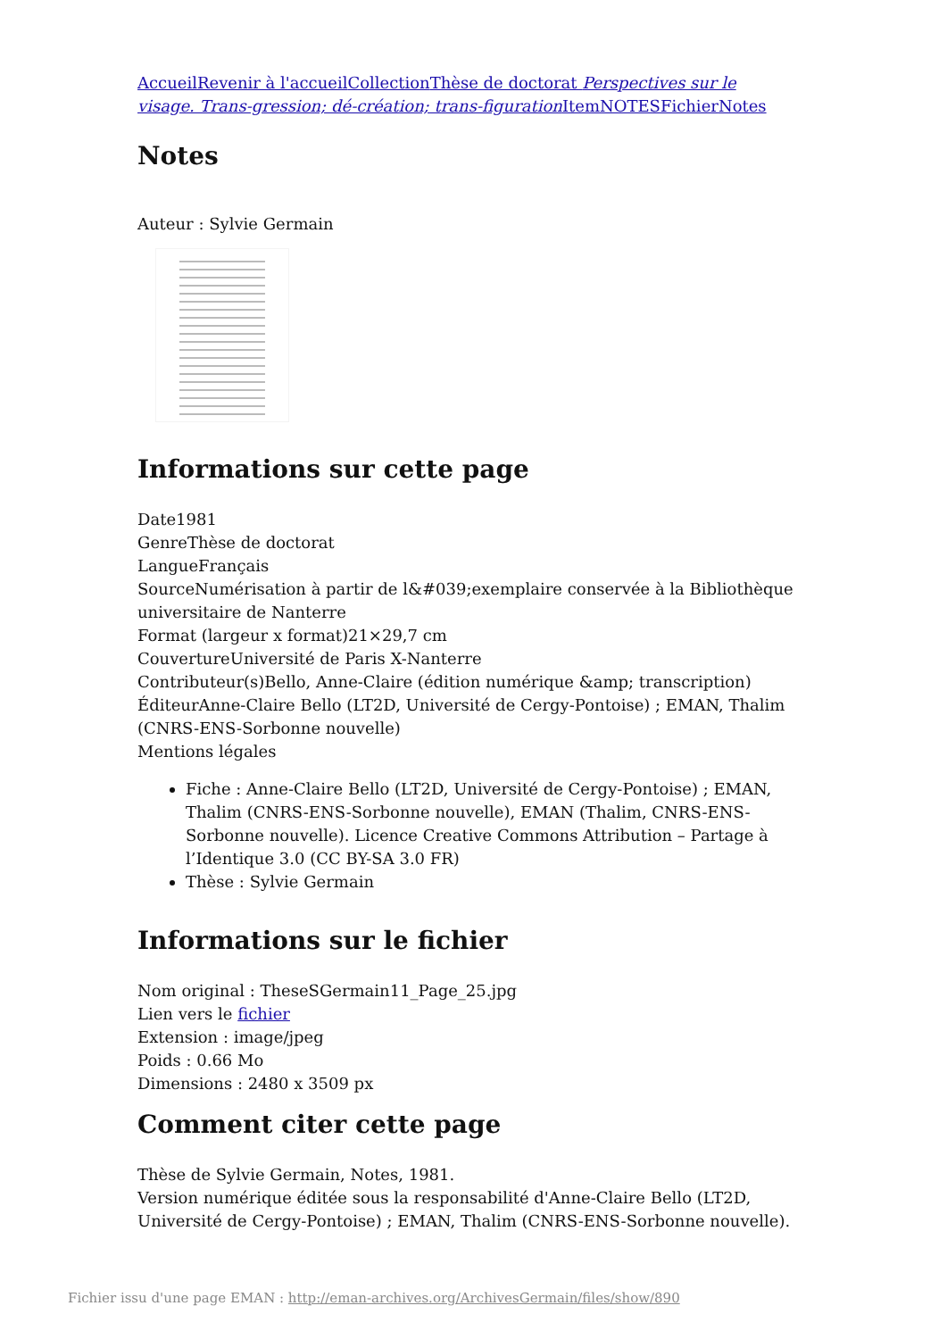Accueil Revenir à l'accueil Collection Thèse de doctorat Perspectives sur le visage. Trans-gression; dé-création; trans-figuration Item NOTES Fichier Notes
Notes
Auteur : Sylvie Germain
Informations sur cette page
Date1981
GenreThèse de doctorat
LangueFrançais
SourceNumérisation à partir de l&#039;exemplaire conservée à la Bibliothèque universitaire de Nanterre
Format (largeur x format)21×29,7 cm
CouvertureUniversité de Paris X-Nanterre
Contributeur(s)Bello, Anne-Claire (édition numérique &amp; transcription)
ÉditeurAnne-Claire Bello (LT2D, Université de Cergy-Pontoise) ; EMAN, Thalim (CNRS-ENS-Sorbonne nouvelle)
Mentions légales
Fiche : Anne-Claire Bello (LT2D, Université de Cergy-Pontoise) ; EMAN, Thalim (CNRS-ENS-Sorbonne nouvelle), EMAN (Thalim, CNRS-ENS-Sorbonne nouvelle). Licence Creative Commons Attribution – Partage à l’Identique 3.0 (CC BY-SA 3.0 FR)
Thèse : Sylvie Germain
Informations sur le fichier
Nom original : TheseSGermain11_Page_25.jpg
Lien vers le fichier
Extension : image/jpeg
Poids : 0.66 Mo
Dimensions : 2480 x 3509 px
Comment citer cette page
Thèse de Sylvie Germain, Notes, 1981.
Version numérique éditée sous la responsabilité d'Anne-Claire Bello (LT2D, Université de Cergy-Pontoise) ; EMAN, Thalim (CNRS-ENS-Sorbonne nouvelle).
Fichier issu d'une page EMAN : http://eman-archives.org/ArchivesGermain/files/show/890